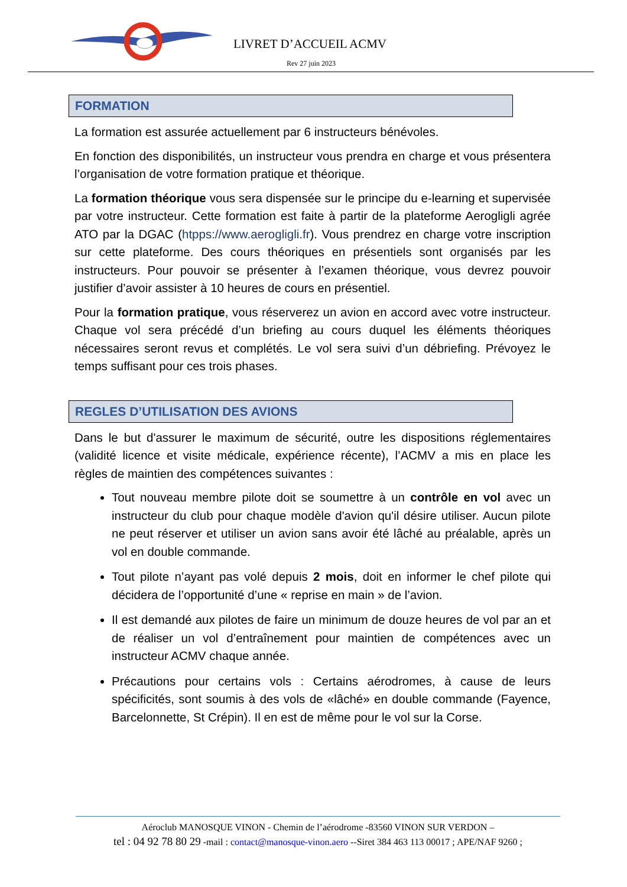LIVRET D’ACCUEIL ACMV
Rev 27 juin 2023
FORMATION
La formation est assurée actuellement par 6 instructeurs bénévoles.
En fonction des disponibilités, un instructeur vous prendra en charge et vous présentera l’organisation de votre formation pratique et théorique.
La formation théorique vous sera dispensée sur le principe du e-learning et supervisée par votre instructeur. Cette formation est faite à partir de la plateforme Aerogligli agrée ATO par la DGAC (htpps://www.aerogligli.fr). Vous prendrez en charge votre inscription sur cette plateforme. Des cours théoriques en présentiels sont organisés par les instructeurs. Pour pouvoir se présenter à l’examen théorique, vous devrez pouvoir justifier d’avoir assister à 10 heures de cours en présentiel.
Pour la formation pratique, vous réserverez un avion en accord avec votre instructeur. Chaque vol sera précédé d’un briefing au cours duquel les éléments théoriques nécessaires seront revus et complétés. Le vol sera suivi d’un débriefing. Prévoyez le temps suffisant pour ces trois phases.
REGLES D’UTILISATION DES AVIONS
Dans le but d'assurer le maximum de sécurité, outre les dispositions réglementaires (validité licence et visite médicale, expérience récente), l’ACMV a mis en place les règles de maintien des compétences suivantes :
Tout nouveau membre pilote doit se soumettre à un contrôle en vol avec un instructeur du club pour chaque modèle d'avion qu'il désire utiliser. Aucun pilote ne peut réserver et utiliser un avion sans avoir été lâché au préalable, après un vol en double commande.
Tout pilote n’ayant pas volé depuis 2 mois, doit en informer le chef pilote qui décidera de l’opportunité d’une « reprise en main » de l’avion.
Il est demandé aux pilotes de faire un minimum de douze heures de vol par an et de réaliser un vol d’entraînement pour maintien de compétences avec un instructeur ACMV chaque année.
Précautions pour certains vols : Certains aérodromes, à cause de leurs spécificités, sont soumis à des vols de «lâché» en double commande (Fayence, Barcelonnette, St Crépin). Il en est de même pour le vol sur la Corse.
Aéroclub MANOSQUE VINON - Chemin de l’aérodrome -83560 VINON SUR VERDON –
tel : 04 92 78 80 29 -mail : contact@manosque-vinon.aero --Siret 384 463 113 00017 ; APE/NAF 9260 ;